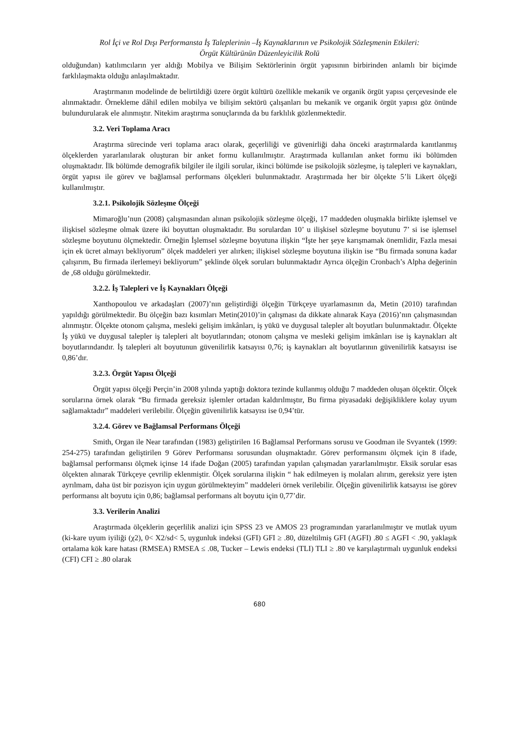Rol İçi ve Rol Dışı Performansta İş Taleplerinin –İş Kaynaklarının ve Psikolojik Sözleşmenin Etkileri:
Örgüt Kültürünün Düzenleyicilik Rolü
olduğundan) katılımcıların yer aldığı Mobilya ve Bilişim Sektörlerinin örgüt yapısının birbirinden anlamlı bir biçimde farklılaşmakta olduğu anlaşılmaktadır.
Araştırmanın modelinde de belirtildiği üzere örgüt kültürü özellikle mekanik ve organik örgüt yapısı çerçevesinde ele alınmaktadır. Örnekleme dâhil edilen mobilya ve bilişim sektörü çalışanları bu mekanik ve organik örgüt yapısı göz önünde bulundurularak ele alınmıştır. Nitekim araştırma sonuçlarında da bu farklılık gözlenmektedir.
3.2. Veri Toplama Aracı
Araştırma sürecinde veri toplama aracı olarak, geçerliliği ve güvenirliği daha önceki araştırmalarda kanıtlanmış ölçeklerden yararlanılarak oluşturan bir anket formu kullanılmıştır. Araştırmada kullanılan anket formu iki bölümden oluşmaktadır. İlk bölümde demografik bilgiler ile ilgili sorular, ikinci bölümde ise psikolojik sözleşme, iş talepleri ve kaynakları, örgüt yapısı ile görev ve bağlamsal performans ölçekleri bulunmaktadır. Araştırmada her bir ölçekte 5’li Likert ölçeği kullanılmıştır.
3.2.1. Psikolojik Sözleşme Ölçeği
Mimaroğlu’nun (2008) çalışmasından alınan psikolojik sözleşme ölçeği, 17 maddeden oluşmakla birlikte işlemsel ve ilişkisel sözleşme olmak üzere iki boyuttan oluşmaktadır. Bu sorulardan 10’ u ilişkisel sözleşme boyutunu 7’ si ise işlemsel sözleşme boyutunu ölçmektedir. Örneğin İşlemsel sözleşme boyutuna ilişkin “İşte her şeye karışmamak önemlidir, Fazla mesai için ek ücret almayı bekliyorum” ölçek maddeleri yer alırken; ilişkisel sözleşme boyutuna ilişkin ise “Bu firmada sonuna kadar çalışırım, Bu firmada ilerlemeyi bekliyorum” şeklinde ölçek soruları bulunmaktadır Ayrıca ölçeğin Cronbach’s Alpha değerinin de ,68 olduğu görülmektedir.
3.2.2. İş Talepleri ve İş Kaynakları Ölçeği
Xanthopoulou ve arkadaşları (2007)’nın geliştirdiği ölçeğin Türkçeye uyarlamasının da, Metin (2010) tarafından yapıldığı görülmektedir. Bu ölçeğin bazı kısımları Metin(2010)’in çalışması da dikkate alınarak Kaya (2016)’nın çalışmasından alınmıştır. Ölçekte otonom çalışma, mesleki gelişim imkânları, iş yükü ve duygusal talepler alt boyutları bulunmaktadır. Ölçekte İş yükü ve duygusal talepler iş talepleri alt boyutlarından; otonom çalışma ve mesleki gelişim imkânları ise iş kaynakları alt boyutlarındandır. İş talepleri alt boyutunun güvenilirlik katsayısı 0,76; iş kaynakları alt boyutlarının güvenilirlik katsayısı ise 0,86’dır.
3.2.3. Örgüt Yapısı Ölçeği
Örgüt yapısı ölçeği Perçin’in 2008 yılında yaptığı doktora tezinde kullanmış olduğu 7 maddeden oluşan ölçektir. Ölçek sorularına örnek olarak “Bu firmada gereksiz işlemler ortadan kaldırılmıştır, Bu firma piyasadaki değişikliklere kolay uyum sağlamaktadır” maddeleri verilebilir. Ölçeğin güvenilirlik katsayısı ise 0,94’tür.
3.2.4. Görev ve Bağlamsal Performans Ölçeği
Smith, Organ ile Near tarafından (1983) geliştirilen 16 Bağlamsal Performans sorusu ve Goodman ile Svyantek (1999: 254-275) tarafından geliştirilen 9 Görev Performansı sorusundan oluşmaktadır. Görev performansını ölçmek için 8 ifade, bağlamsal performansı ölçmek içinse 14 ifade Doğan (2005) tarafından yapılan çalışmadan yararlanılmıştır. Eksik sorular esas ölçekten alınarak Türkçeye çevrilip eklenmiştir. Ölçek sorularına ilişkin “ hak edilmeyen iş molaları alırım, gereksiz yere işten ayrılmam, daha üst bir pozisyon için uygun görülmekteyim” maddeleri örnek verilebilir. Ölçeğin güvenilirlik katsayısı ise görev performansı alt boyutu için 0,86; bağlamsal performans alt boyutu için 0,77’dir.
3.3. Verilerin Analizi
Araştırmada ölçeklerin geçerlilik analizi için SPSS 23 ve AMOS 23 programından yararlanılmıştır ve mutlak uyum (ki-kare uyum iyiliği (χ2), 0< X2/sd< 5, uygunluk indeksi (GFI) GFI ≥ .80, düzeltilmiş GFI (AGFI) .80 ≤ AGFI < .90, yaklaşık ortalama kök kare hatası (RMSEA) RMSEA ≤ .08, Tucker – Lewis endeksi (TLI) TLI ≥ .80 ve karşılaştırmalı uygunluk endeksi (CFI) CFI ≥ .80 olarak
680